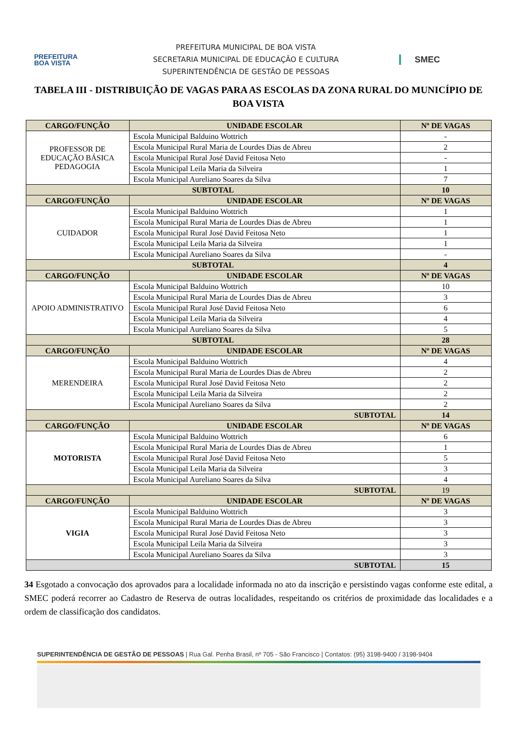PREFEITURA
BOA VISTA
PREFEITURA MUNICIPAL DE BOA VISTA
SECRETARIA MUNICIPAL DE EDUCAÇÃO E CULTURA
SUPERINTENDÊNCIA DE GESTÃO DE PESSOAS
SMEC
TABELA III - DISTRIBUIÇÃO DE VAGAS PARA AS ESCOLAS DA ZONA RURAL DO MUNICÍPIO DE BOA VISTA
| CARGO/FUNÇÃO | UNIDADE ESCOLAR | Nº DE VAGAS |
| --- | --- | --- |
| PROFESSOR DE EDUCAÇÃO BÁSICA PEDAGOGIA | Escola Municipal Balduino Wottrich | - |
| | Escola Municipal Rural Maria de Lourdes Dias de Abreu | 2 |
| | Escola Municipal Rural José David Feitosa Neto | - |
| | Escola Municipal Leila Maria da Silveira | 1 |
| | Escola Municipal Aureliano Soares da Silva | 7 |
| SUBTOTAL | | 10 |
| CARGO/FUNÇÃO | UNIDADE ESCOLAR | Nº DE VAGAS |
| CUIDADOR | Escola Municipal Balduino Wottrich | 1 |
| | Escola Municipal Rural Maria de Lourdes Dias de Abreu | 1 |
| | Escola Municipal Rural José David Feitosa Neto | 1 |
| | Escola Municipal Leila Maria da Silveira | 1 |
| | Escola Municipal Aureliano Soares da Silva | - |
| SUBTOTAL | | 4 |
| CARGO/FUNÇÃO | UNIDADE ESCOLAR | Nº DE VAGAS |
| APOIO ADMINISTRATIVO | Escola Municipal Balduino Wottrich | 10 |
| | Escola Municipal Rural Maria de Lourdes Dias de Abreu | 3 |
| | Escola Municipal Rural José David Feitosa Neto | 6 |
| | Escola Municipal Leila Maria da Silveira | 4 |
| | Escola Municipal Aureliano Soares da Silva | 5 |
| SUBTOTAL | | 28 |
| CARGO/FUNÇÃO | UNIDADE ESCOLAR | Nº DE VAGAS |
| MERENDEIRA | Escola Municipal Balduino Wottrich | 4 |
| | Escola Municipal Rural Maria de Lourdes Dias de Abreu | 2 |
| | Escola Municipal Rural José David Feitosa Neto | 2 |
| | Escola Municipal Leila Maria da Silveira | 2 |
| | Escola Municipal Aureliano Soares da Silva | 2 |
| SUBTOTAL | | 14 |
| CARGO/FUNÇÃO | UNIDADE ESCOLAR | Nº DE VAGAS |
| MOTORISTA | Escola Municipal Balduino Wottrich | 6 |
| | Escola Municipal Rural Maria de Lourdes Dias de Abreu | 1 |
| | Escola Municipal Rural José David Feitosa Neto | 5 |
| | Escola Municipal Leila Maria da Silveira | 3 |
| | Escola Municipal Aureliano Soares da Silva | 4 |
| SUBTOTAL | | 19 |
| CARGO/FUNÇÃO | UNIDADE ESCOLAR | Nº DE VAGAS |
| VIGIA | Escola Municipal Balduino Wottrich | 3 |
| | Escola Municipal Rural Maria de Lourdes Dias de Abreu | 3 |
| | Escola Municipal Rural José David Feitosa Neto | 3 |
| | Escola Municipal Leila Maria da Silveira | 3 |
| | Escola Municipal Aureliano Soares da Silva | 3 |
| SUBTOTAL | | 15 |
34 Esgotado a convocação dos aprovados para a localidade informada no ato da inscrição e persistindo vagas conforme este edital, a SMEC poderá recorrer ao Cadastro de Reserva de outras localidades, respeitando os critérios de proximidade das localidades e a ordem de classificação dos candidatos.
SUPERINTENDÊNCIA DE GESTÃO DE PESSOAS | Rua Gal. Penha Brasil, nº 705 - São Francisco | Contatos: (95) 3198-9400 / 3198-9404